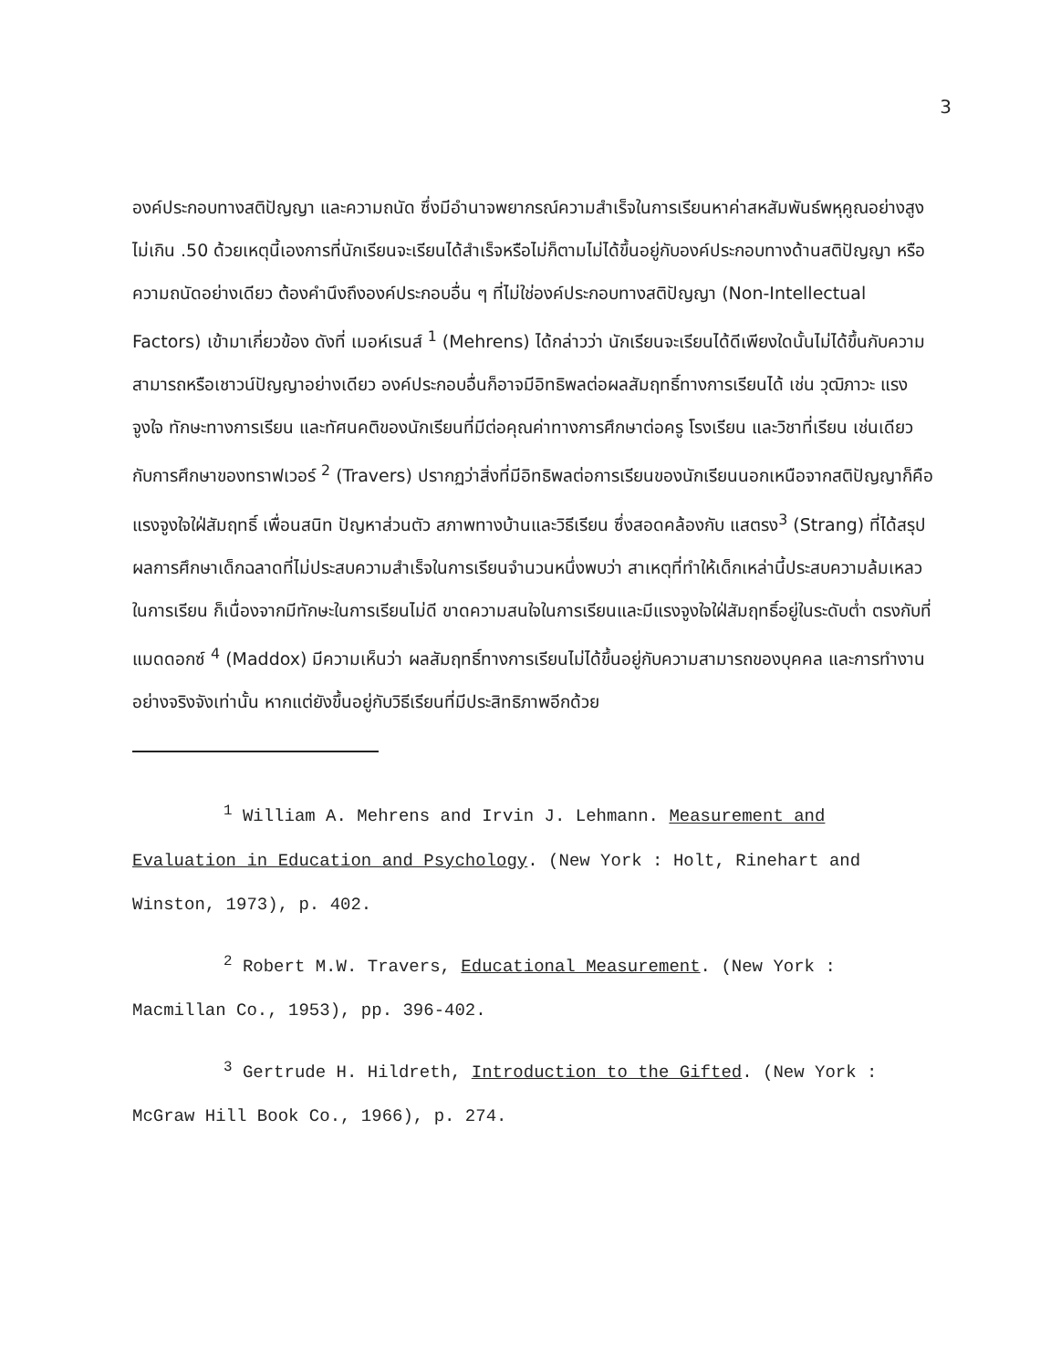3
องค์ประกอบทางสติปัญญา และความถนัด ซึ่งมีอำนาจพยากรณ์ความสำเร็จในการเรียนหาค่าสหสัมพันธ์พหุคูณอย่างสูงไม่เกิน .50 ด้วยเหตุนี้เองการที่นักเรียนจะเรียนได้สำเร็จหรือไม่ก็ตามไม่ได้ขึ้นอยู่กับองค์ประกอบทางด้านสติปัญญา หรือ ความถนัดอย่างเดียว ต้องคำนึงถึงองค์ประกอบอื่น ๆ ที่ไม่ใช่องค์ประกอบทางสติปัญญา (Non-Intellectual Factors) เข้ามาเกี่ยวข้อง ดังที่ เมอห์เรนส์ <sup>1</sup> (Mehrens) ได้กล่าวว่า นักเรียนจะเรียนได้ดีเพียงใดนั้นไม่ได้ขึ้นกับความสามารถหรือเชาวน์ปัญญาอย่างเดียว องค์ประกอบอื่นก็อาจมีอิทธิพลต่อผลสัมฤทธิ์ทางการเรียนได้ เช่น วุฒิภาวะ แรงจูงใจ ทักษะทางการเรียน และทัศนคติของนักเรียนที่มีต่อคุณค่าทางการศึกษาต่อครู โรงเรียน และวิชาที่เรียน เช่นเดียวกับการศึกษาของทราฟเวอร์ <sup>2</sup> (Travers) ปรากฏว่าสิ่งที่มีอิทธิพลต่อการเรียนของนักเรียนนอกเหนือจากสติปัญญาก็คือ แรงจูงใจใฝ่สัมฤทธิ์ เพื่อนสนิท ปัญหาส่วนตัว สภาพทางบ้านและวิธีเรียน ซึ่งสอดคล้องกับ แสตรง<sup>3</sup> (Strang) ที่ได้สรุปผลการศึกษาเด็กฉลาดที่ไม่ประสบความสำเร็จในการเรียนจำนวนหนึ่งพบว่า สาเหตุที่ทำให้เด็กเหล่านี้ประสบความล้มเหลวในการเรียน ก็เนื่องจากมีทักษะในการเรียนไม่ดี ขาดความสนใจในการเรียนและมีแรงจูงใจใฝ่สัมฤทธิ์อยู่ในระดับต่ำ ตรงกับที่ แมดดอกซ์ <sup>4</sup> (Maddox) มีความเห็นว่า ผลสัมฤทธิ์ทางการเรียนไม่ได้ขึ้นอยู่กับความสามารถของบุคคล และการทำงานอย่างจริงจังเท่านั้น หากแต่ยังขึ้นอยู่กับวิธีเรียนที่มีประสิทธิภาพอีกด้วย
<sup>1</sup> William A. Mehrens and Irvin J. Lehmann. Measurement and Evaluation in Education and Psychology. (New York : Holt, Rinehart and Winston, 1973), p. 402.
<sup>2</sup> Robert M.W. Travers, Educational Measurement. (New York : Macmillan Co., 1953), pp. 396-402.
<sup>3</sup> Gertrude H. Hildreth, Introduction to the Gifted. (New York : McGraw Hill Book Co., 1966), p. 274.